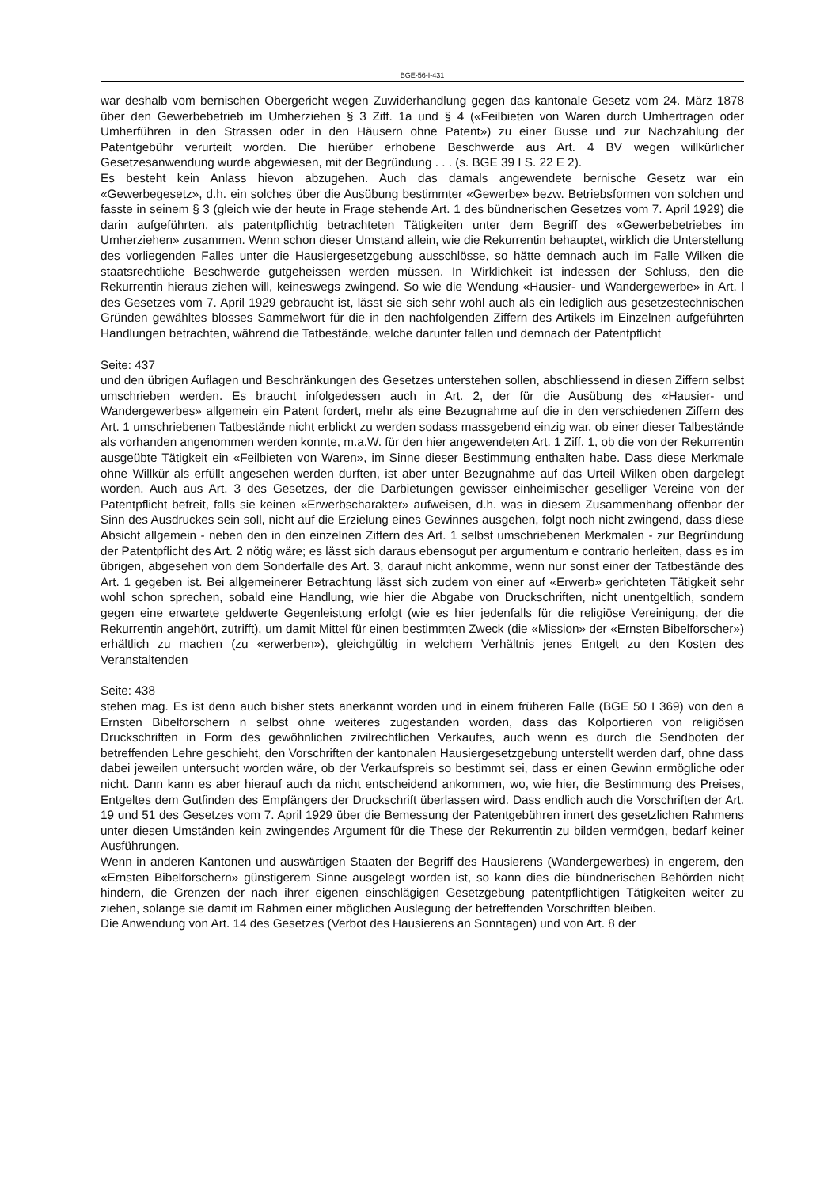BGE-56-I-431
war deshalb vom bernischen Obergericht wegen Zuwiderhandlung gegen das kantonale Gesetz vom 24. März 1878 über den Gewerbebetrieb im Umherziehen § 3 Ziff. 1a und § 4 («Feilbieten von Waren durch Umhertragen oder Umherführen in den Strassen oder in den Häusern ohne Patent») zu einer Busse und zur Nachzahlung der Patentgebühr verurteilt worden. Die hierüber erhobene Beschwerde aus Art. 4 BV wegen willkürlicher Gesetzesanwendung wurde abgewiesen, mit der Begründung . . . (s. BGE 39 I S. 22 E 2).
Es besteht kein Anlass hievon abzugehen. Auch das damals angewendete bernische Gesetz war ein «Gewerbegesetz», d.h. ein solches über die Ausübung bestimmter «Gewerbe» bezw. Betriebsformen von solchen und fasste in seinem § 3 (gleich wie der heute in Frage stehende Art. 1 des bündnerischen Gesetzes vom 7. April 1929) die darin aufgeführten, als patentpflichtig betrachteten Tätigkeiten unter dem Begriff des «Gewerbebetriebes im Umherziehen» zusammen. Wenn schon dieser Umstand allein, wie die Rekurrentin behauptet, wirklich die Unterstellung des vorliegenden Falles unter die Hausiergesetzgebung ausschlösse, so hätte demnach auch im Falle Wilken die staatsrechtliche Beschwerde gutgeheissen werden müssen. In Wirklichkeit ist indessen der Schluss, den die Rekurrentin hieraus ziehen will, keineswegs zwingend. So wie die Wendung «Hausier- und Wandergewerbe» in Art. l des Gesetzes vom 7. April 1929 gebraucht ist, lässt sie sich sehr wohl auch als ein lediglich aus gesetzestechnischen Gründen gewähltes blosses Sammelwort für die in den nachfolgenden Ziffern des Artikels im Einzelnen aufgeführten Handlungen betrachten, während die Tatbestände, welche darunter fallen und demnach der Patentpflicht
Seite: 437
und den übrigen Auflagen und Beschränkungen des Gesetzes unterstehen sollen, abschliessend in diesen Ziffern selbst umschrieben werden. Es braucht infolgedessen auch in Art. 2, der für die Ausübung des «Hausier- und Wandergewerbes» allgemein ein Patent fordert, mehr als eine Bezugnahme auf die in den verschiedenen Ziffern des Art. 1 umschriebenen Tatbestände nicht erblickt zu werden sodass massgebend einzig war, ob einer dieser Talbestände als vorhanden angenommen werden konnte, m.a.W. für den hier angewendeten Art. 1 Ziff. 1, ob die von der Rekurrentin ausgeübte Tätigkeit ein «Feilbieten von Waren», im Sinne dieser Bestimmung enthalten habe. Dass diese Merkmale ohne Willkür als erfüllt angesehen werden durften, ist aber unter Bezugnahme auf das Urteil Wilken oben dargelegt worden. Auch aus Art. 3 des Gesetzes, der die Darbietungen gewisser einheimischer geselliger Vereine von der Patentpflicht befreit, falls sie keinen «Erwerbscharakter» aufweisen, d.h. was in diesem Zusammenhang offenbar der Sinn des Ausdruckes sein soll, nicht auf die Erzielung eines Gewinnes ausgehen, folgt noch nicht zwingend, dass diese Absicht allgemein - neben den in den einzelnen Ziffern des Art. 1 selbst umschriebenen Merkmalen - zur Begründung der Patentpflicht des Art. 2 nötig wäre; es lässt sich daraus ebensogut per argumentum e contrario herleiten, dass es im übrigen, abgesehen von dem Sonderfalle des Art. 3, darauf nicht ankomme, wenn nur sonst einer der Tatbestände des Art. 1 gegeben ist. Bei allgemeinerer Betrachtung lässt sich zudem von einer auf «Erwerb» gerichteten Tätigkeit sehr wohl schon sprechen, sobald eine Handlung, wie hier die Abgabe von Druckschriften, nicht unentgeltlich, sondern gegen eine erwartete geldwerte Gegenleistung erfolgt (wie es hier jedenfalls für die religiöse Vereinigung, der die Rekurrentin angehört, zutrifft), um damit Mittel für einen bestimmten Zweck (die «Mission» der «Ernsten Bibelforscher») erhältlich zu machen (zu «erwerben»), gleichgültig in welchem Verhältnis jenes Entgelt zu den Kosten des Veranstaltenden
Seite: 438
stehen mag. Es ist denn auch bisher stets anerkannt worden und in einem früheren Falle (BGE 50 I 369) von den a Ernsten Bibelforschern n selbst ohne weiteres zugestanden worden, dass das Kolportieren von religiösen Druckschriften in Form des gewöhnlichen zivilrechtlichen Verkaufes, auch wenn es durch die Sendboten der betreffenden Lehre geschieht, den Vorschriften der kantonalen Hausiergesetzgebung unterstellt werden darf, ohne dass dabei jeweilen untersucht worden wäre, ob der Verkaufspreis so bestimmt sei, dass er einen Gewinn ermögliche oder nicht. Dann kann es aber hierauf auch da nicht entscheidend ankommen, wo, wie hier, die Bestimmung des Preises, Entgeltes dem Gutfinden des Empfängers der Druckschrift überlassen wird. Dass endlich auch die Vorschriften der Art. 19 und 51 des Gesetzes vom 7. April 1929 über die Bemessung der Patentgebühren innert des gesetzlichen Rahmens unter diesen Umständen kein zwingendes Argument für die These der Rekurrentin zu bilden vermögen, bedarf keiner Ausführungen.
Wenn in anderen Kantonen und auswärtigen Staaten der Begriff des Hausierens (Wandergewerbes) in engerem, den «Ernsten Bibelforschern» günstigerem Sinne ausgelegt worden ist, so kann dies die bündnerischen Behörden nicht hindern, die Grenzen der nach ihrer eigenen einschlägigen Gesetzgebung patentpflichtigen Tätigkeiten weiter zu ziehen, solange sie damit im Rahmen einer möglichen Auslegung der betreffenden Vorschriften bleiben.
Die Anwendung von Art. 14 des Gesetzes (Verbot des Hausierens an Sonntagen) und von Art. 8 der